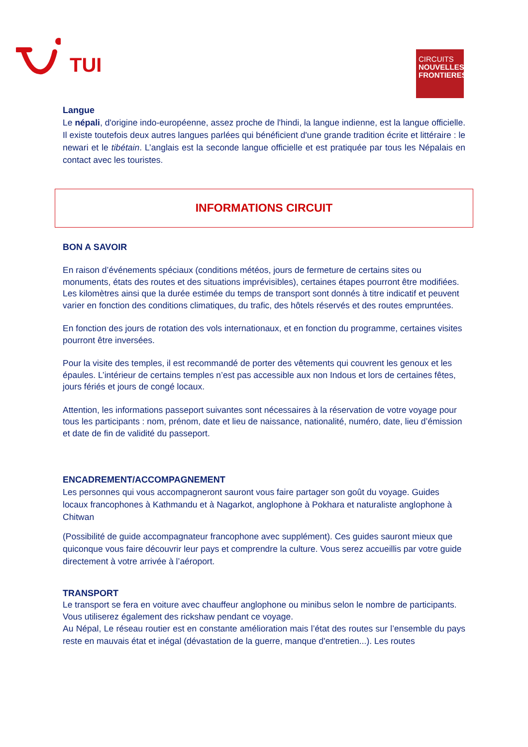TUI
CIRCUITS
NOUVELLES
FRONTIERES
Langue
Le népali, d'origine indo-européenne, assez proche de l'hindi, la langue indienne, est la langue officielle. Il existe toutefois deux autres langues parlées qui bénéficient d'une grande tradition écrite et littéraire : le newari et le tibétain. L’anglais est la seconde langue officielle et est pratiquée par tous les Népalais en contact avec les touristes.
INFORMATIONS CIRCUIT
BON A SAVOIR
En raison d’événements spéciaux (conditions météos, jours de fermeture de certains sites ou monuments, états des routes et des situations imprévisibles), certaines étapes pourront être modifiées.
Les kilomètres ainsi que la durée estimée du temps de transport sont donnés à titre indicatif et peuvent varier en fonction des conditions climatiques, du trafic, des hôtels réservés et des routes empruntées.
En fonction des jours de rotation des vols internationaux, et en fonction du programme, certaines visites pourront être inversées.
Pour la visite des temples, il est recommandé de porter des vêtements qui couvrent les genoux et les épaules. L’intérieur de certains temples n’est pas accessible aux non Indous et lors de certaines fêtes, jours fériés et jours de congé locaux.
Attention, les informations passeport suivantes sont nécessaires à la réservation de votre voyage pour tous les participants : nom, prénom, date et lieu de naissance, nationalité, numéro, date, lieu d’émission et date de fin de validité du passeport.
ENCADREMENT/ACCOMPAGNEMENT
Les personnes qui vous accompagneront sauront vous faire partager son goût du voyage. Guides locaux francophones à Kathmandu et à Nagarkot, anglophone à Pokhara et naturaliste anglophone à Chitwan
(Possibilité de guide accompagnateur francophone avec supplément). Ces guides sauront mieux que quiconque vous faire découvrir leur pays et comprendre la culture. Vous serez accueillis par votre guide directement à votre arrivée à l’aéroport.
TRANSPORT
Le transport se fera en voiture avec chauffeur anglophone ou minibus selon le nombre de participants.
Vous utiliserez également des rickshaw pendant ce voyage.
Au Népal, Le réseau routier est en constante amélioration mais l’état des routes sur l’ensemble du pays reste en mauvais état et inégal (dévastation de la guerre, manque d'entretien...). Les routes